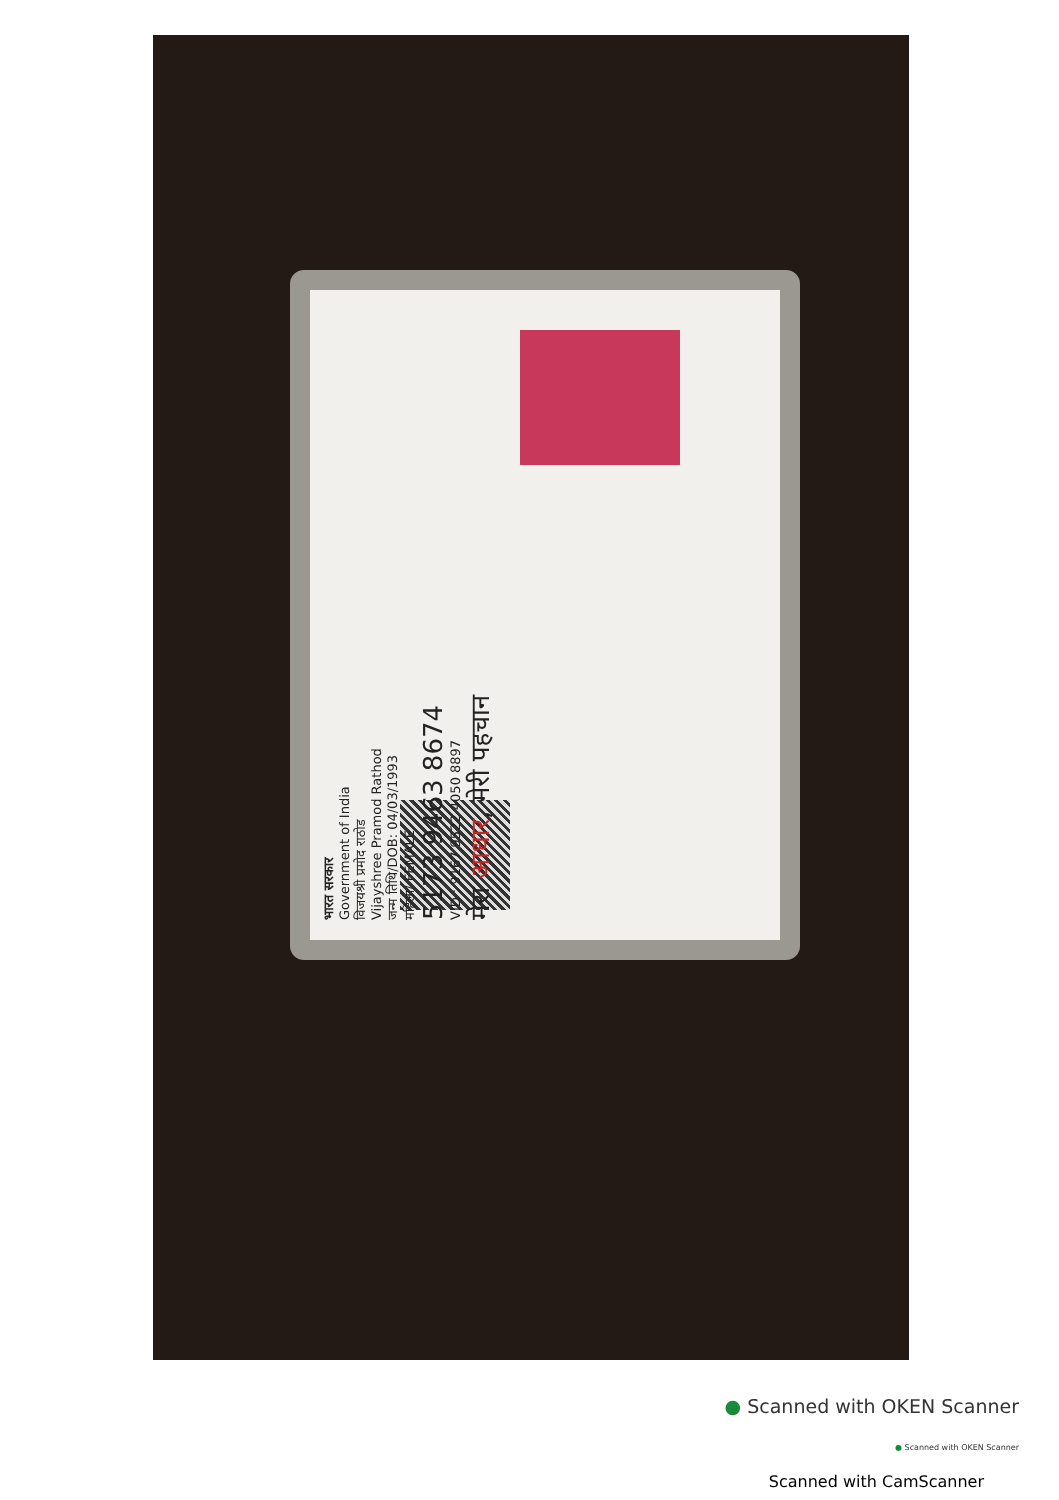भारत सरकार
Government of India
विजयश्री प्रमोद राठोड
Vijayshree Pramod Rathod
जन्म तिथि/DOB: 04/03/1993
महिला/ FEMALE
5173 9463 8674
VID : 9167 9522 4050 8897
मेरा आधार, मेरी पहचान
● Scanned with OKEN Scanner
● Scanned with OKEN Scanner
Scanned with CamScanner